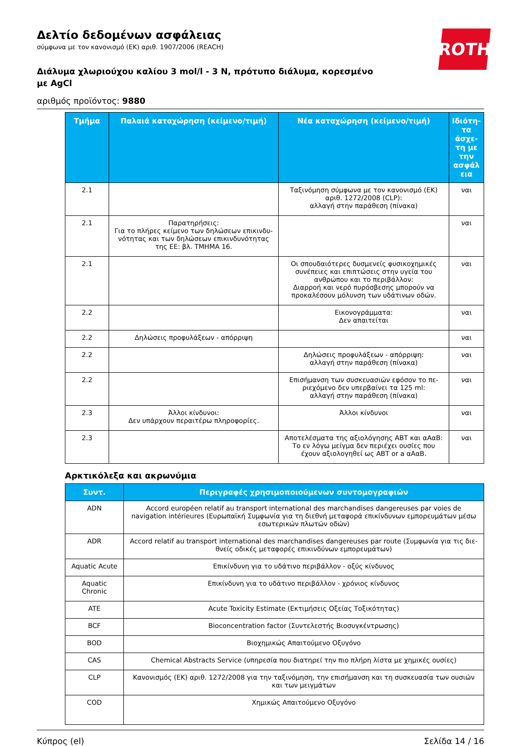ROTH
Δελτίο δεδομένων ασφάλειας
σύμφωνα με τον κανονισμό (ΕΚ) αριθ. 1907/2006 (REACH)
Διάλυμα χλωριούχου καλίου 3 mol/l - 3 N, πρότυπο διάλυμα, κορεσμένο με AgCl
αριθμός προϊόντος: 9880
| Τμήμα | Παλαιά καταχώρηση (κείμενο/τιμή) | Νέα καταχώρηση (κείμενο/τιμή) | Ιδιότη-τα άσχε-τη με την ασφάλ εια |
| --- | --- | --- | --- |
| 2.1 | | Ταξινόμηση σύμφωνα με τον κανονισμό (ΕΚ) αριθ. 1272/2008 (CLP): αλλαγή στην παράθεση (πίνακα) | ναι |
| 2.1 | Παρατηρήσεις: Για το πλήρες κείμενο των δηλώσεων επικινδυ-νότητας και των δηλώσεων επικινδυνότητας της ΕΕ: βλ. ΤΜΗΜΑ 16. | | ναι |
| 2.1 | | Οι σπουδαιότερες δυσμενείς φυσικοχημικές συνέπειες και επιπτώσεις στην υγεία του ανθρώπου και το περιβάλλον: Διαρροή και νερό πυρόσβεσης μπορούν να προκαλέσουν μόλυνση των υδάτινων οδών. | ναι |
| 2.2 | | Εικονογράμματα: Δεν απαιτείται | ναι |
| 2.2 | Δηλώσεις προφυλάξεων - απόρριψη | | ναι |
| 2.2 | | Δηλώσεις προφυλάξεων - απόρριψη: αλλαγή στην παράθεση (πίνακα) | ναι |
| 2.2 | | Επισήμανση των συσκευασιών εφόσον το πε-ριεχόμενο δεν υπερβαίνει τα 125 ml: αλλαγή στην παράθεση (πίνακα) | ναι |
| 2.3 | Άλλοι κίνδυνοι: Δεν υπάρχουν περαιτέρω πληροφορίες. | Άλλοι κίνδυνοι | ναι |
| 2.3 | | Αποτελέσματα της αξιολόγησης ΑΒΤ και αΑαΒ: Το εν λόγω μείγμα δεν περιέχει ουσίες που έχουν αξιολογηθεί ως ΑΒΤ or a αΑαΒ. | ναι |
Αρκτικόλεξα και ακρωνύμια
| Συντ. | Περιγραφές χρησιμοποιούμενων συντομογραφιών |
| --- | --- |
| ADN | Accord européen relatif au transport international des marchandises dangereuses par voies de navigation intérieures (Ευρωπαϊκή Συμφωνία για τη διεθνή μεταφορά επικίνδυνων εμπορευμάτων μέσω εσωτερικών πλωτών οδών) |
| ADR | Accord relatif au transport international des marchandises dangereuses par route (Συμφωνία για τις διε-θνείς οδικές μεταφορές επικινδύνων εμπορευμάτων) |
| Aquatic Acute | Επικίνδυνη για το υδάτινο περιβάλλον - οξύς κίνδυνος |
| Aquatic Chronic | Επικίνδυνη για το υδάτινο περιβάλλον - χρόνιος κίνδυνος |
| ATE | Acute Toxicity Estimate (Εκτιμήσεις Οξείας Τοξικότητας) |
| BCF | Bioconcentration factor (Συντελεστής Βιοσυγκέντρωσης) |
| BOD | Βιοχημικώς Απαιτούμενο Οξυγόνο |
| CAS | Chemical Abstracts Service (υπηρεσία που διατηρεί την πιο πλήρη λίστα με χημικές ουσίες) |
| CLP | Κανονισμός (ΕΚ) αριθ. 1272/2008 για την ταξινόμηση, την επισήμανση και τη συσκευασία των ουσιών και των μειγμάτων |
| COD | Χημικώς Απαιτούμενο Οξυγόνο |
Κύπρος (el) Σελίδα 14 / 16